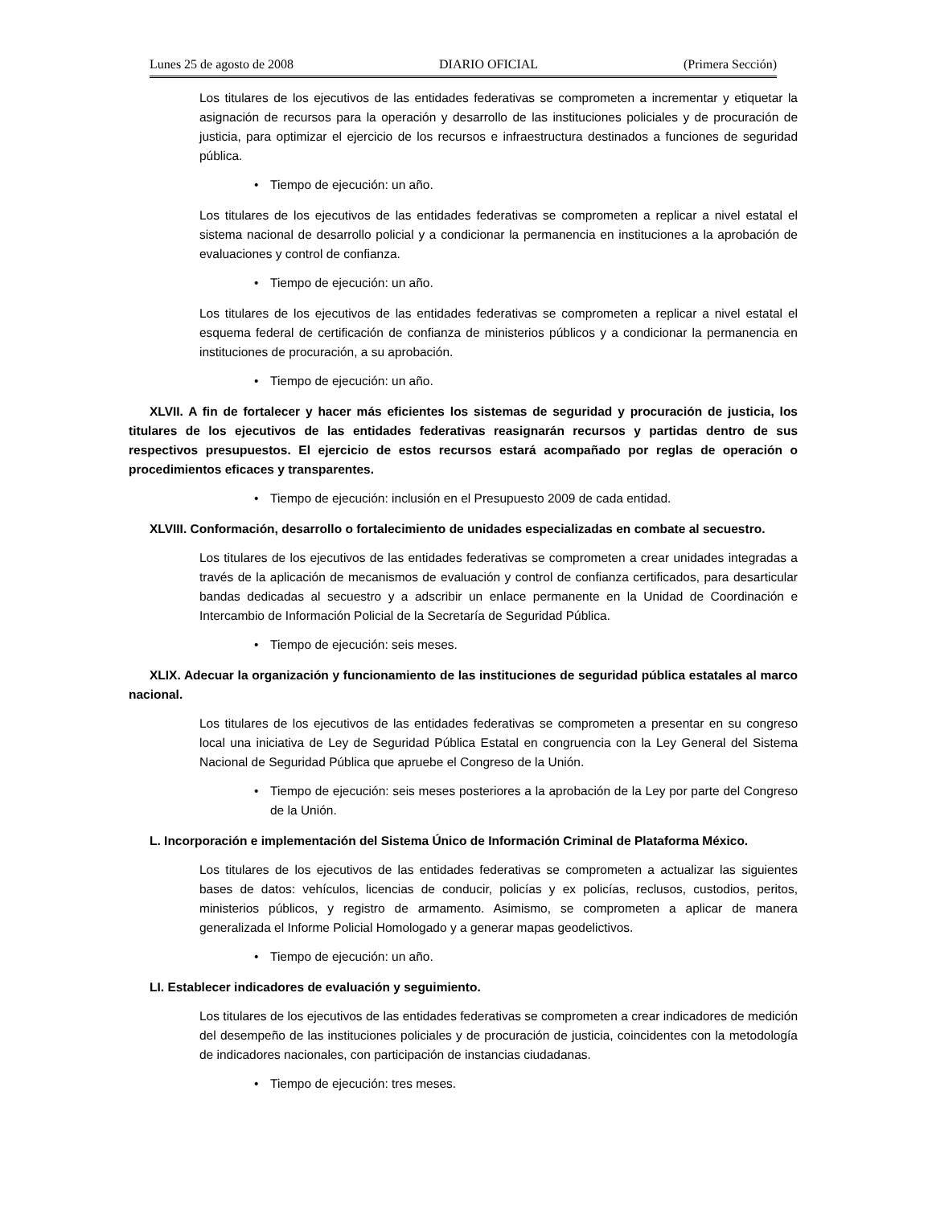Lunes 25 de agosto de 2008 DIARIO OFICIAL (Primera Sección)
Los titulares de los ejecutivos de las entidades federativas se comprometen a incrementar y etiquetar la asignación de recursos para la operación y desarrollo de las instituciones policiales y de procuración de justicia, para optimizar el ejercicio de los recursos e infraestructura destinados a funciones de seguridad pública.
• Tiempo de ejecución: un año.
Los titulares de los ejecutivos de las entidades federativas se comprometen a replicar a nivel estatal el sistema nacional de desarrollo policial y a condicionar la permanencia en instituciones a la aprobación de evaluaciones y control de confianza.
• Tiempo de ejecución: un año.
Los titulares de los ejecutivos de las entidades federativas se comprometen a replicar a nivel estatal el esquema federal de certificación de confianza de ministerios públicos y a condicionar la permanencia en instituciones de procuración, a su aprobación.
• Tiempo de ejecución: un año.
XLVII. A fin de fortalecer y hacer más eficientes los sistemas de seguridad y procuración de justicia, los titulares de los ejecutivos de las entidades federativas reasignarán recursos y partidas dentro de sus respectivos presupuestos. El ejercicio de estos recursos estará acompañado por reglas de operación o procedimientos eficaces y transparentes.
• Tiempo de ejecución: inclusión en el Presupuesto 2009 de cada entidad.
XLVIII. Conformación, desarrollo o fortalecimiento de unidades especializadas en combate al secuestro.
Los titulares de los ejecutivos de las entidades federativas se comprometen a crear unidades integradas a través de la aplicación de mecanismos de evaluación y control de confianza certificados, para desarticular bandas dedicadas al secuestro y a adscribir un enlace permanente en la Unidad de Coordinación e Intercambio de Información Policial de la Secretaría de Seguridad Pública.
• Tiempo de ejecución: seis meses.
XLIX. Adecuar la organización y funcionamiento de las instituciones de seguridad pública estatales al marco nacional.
Los titulares de los ejecutivos de las entidades federativas se comprometen a presentar en su congreso local una iniciativa de Ley de Seguridad Pública Estatal en congruencia con la Ley General del Sistema Nacional de Seguridad Pública que apruebe el Congreso de la Unión.
• Tiempo de ejecución: seis meses posteriores a la aprobación de la Ley por parte del Congreso de la Unión.
L. Incorporación e implementación del Sistema Único de Información Criminal de Plataforma México.
Los titulares de los ejecutivos de las entidades federativas se comprometen a actualizar las siguientes bases de datos: vehículos, licencias de conducir, policías y ex policías, reclusos, custodios, peritos, ministerios públicos, y registro de armamento. Asimismo, se comprometen a aplicar de manera generalizada el Informe Policial Homologado y a generar mapas geodelictivos.
• Tiempo de ejecución: un año.
LI. Establecer indicadores de evaluación y seguimiento.
Los titulares de los ejecutivos de las entidades federativas se comprometen a crear indicadores de medición del desempeño de las instituciones policiales y de procuración de justicia, coincidentes con la metodología de indicadores nacionales, con participación de instancias ciudadanas.
• Tiempo de ejecución: tres meses.